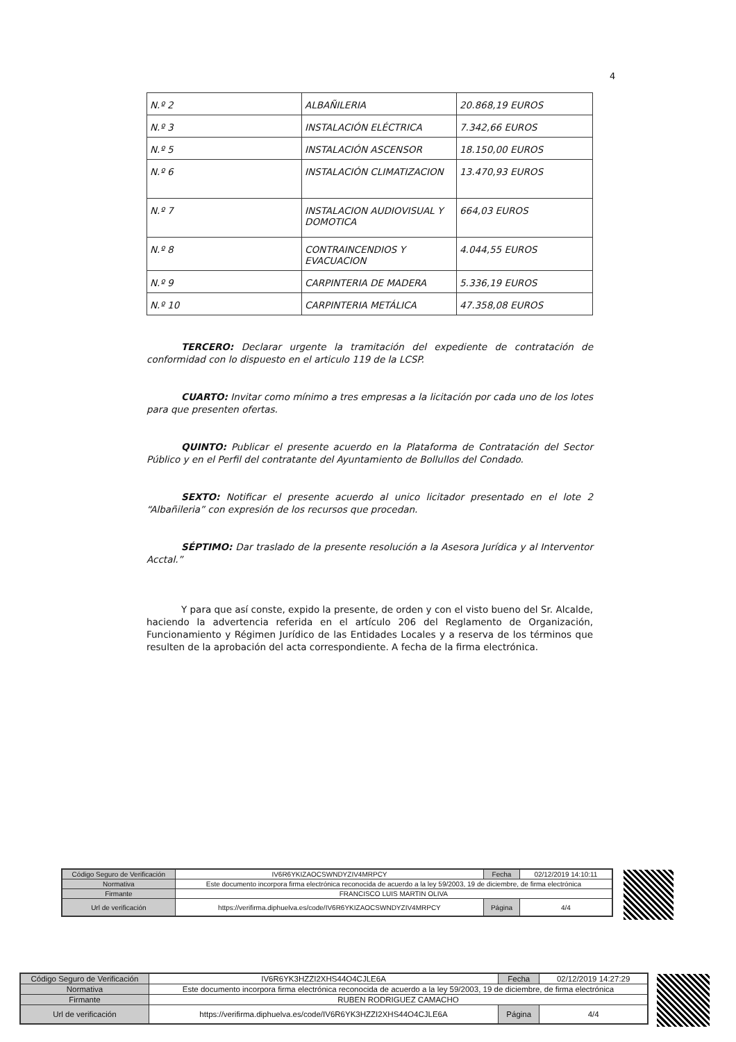4
| N.º 2 | ALBAÑILERIA | 20.868,19 EUROS |
| N.º 3 | INSTALACIÓN ELÉCTRICA | 7.342,66 EUROS |
| N.º 5 | INSTALACIÓN ASCENSOR | 18.150,00 EUROS |
| N.º 6 | INSTALACIÓN CLIMATIZACION | 13.470,93 EUROS |
| N.º 7 | INSTALACION AUDIOVISUAL Y DOMOTICA | 664,03 EUROS |
| N.º 8 | CONTRAINCENDIOS Y EVACUACION | 4.044,55 EUROS |
| N.º 9 | CARPINTERIA DE MADERA | 5.336,19 EUROS |
| N.º 10 | CARPINTERIA METÁLICA | 47.358,08 EUROS |
TERCERO: Declarar urgente la tramitación del expediente de contratación de conformidad con lo dispuesto en el articulo 119 de la LCSP.
CUARTO: Invitar como mínimo a tres empresas a la licitación por cada uno de los lotes para que presenten ofertas.
QUINTO: Publicar el presente acuerdo en la Plataforma de Contratación del Sector Público y en el Perfil del contratante del Ayuntamiento de Bollullos del Condado.
SEXTO: Notificar el presente acuerdo al unico licitador presentado en el lote 2 “Albañileria” con expresión de los recursos que procedan.
SÉPTIMO: Dar traslado de la presente resolución a la Asesora Jurídica y al Interventor Acctal.”
Y para que así conste, expido la presente, de orden y con el visto bueno del Sr. Alcalde, haciendo la advertencia referida en el artículo 206 del Reglamento de Organización, Funcionamiento y Régimen Jurídico de las Entidades Locales y a reserva de los términos que resulten de la aprobación del acta correspondiente. A fecha de la firma electrónica.
| Código Seguro de Verificación | IV6R6YKIZAOCSWNDYZIV4MRPCY | Fecha | 02/12/2019 14:10:11 |
| Normativa | Este documento incorpora firma electrónica reconocida de acuerdo a la ley 59/2003, 19 de diciembre, de firma electrónica | | |
| Firmante | FRANCISCO LUIS MARTIN OLIVA | | |
| Url de verificación | https://verifirma.diphuelva.es/code/IV6R6YKIZAOCSWNDYZIV4MRPCY | Página | 4/4 |
| Código Seguro de Verificación | IV6R6YK3HZZI2XHS44O4CJLE6A | Fecha | 02/12/2019 14:27:29 |
| Normativa | Este documento incorpora firma electrónica reconocida de acuerdo a la ley 59/2003, 19 de diciembre, de firma electrónica | | |
| Firmante | RUBEN RODRIGUEZ CAMACHO | | |
| Url de verificación | https://verifirma.diphuelva.es/code/IV6R6YK3HZZI2XHS44O4CJLE6A | Página | 4/4 |